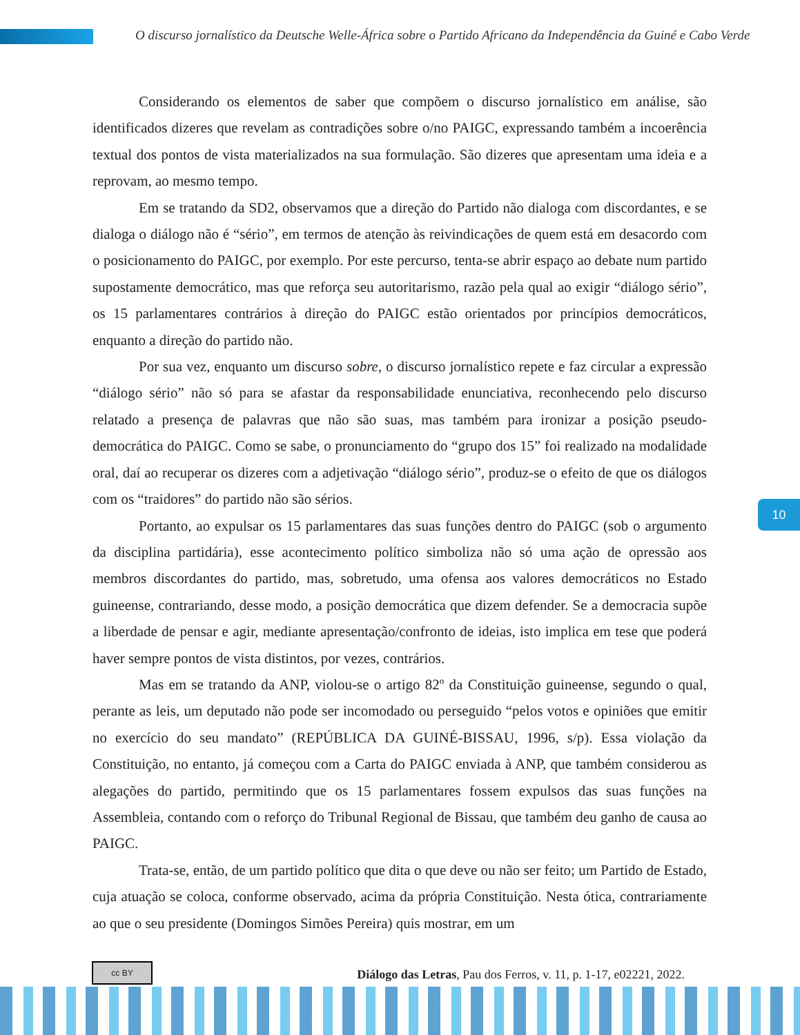O discurso jornalístico da Deutsche Welle-África sobre o Partido Africano da Independência da Guiné e Cabo Verde
Considerando os elementos de saber que compõem o discurso jornalístico em análise, são identificados dizeres que revelam as contradições sobre o/no PAIGC, expressando também a incoerência textual dos pontos de vista materializados na sua formulação. São dizeres que apresentam uma ideia e a reprovam, ao mesmo tempo.
Em se tratando da SD2, observamos que a direção do Partido não dialoga com discordantes, e se dialoga o diálogo não é “sério”, em termos de atenção às reivindicações de quem está em desacordo com o posicionamento do PAIGC, por exemplo. Por este percurso, tenta-se abrir espaço ao debate num partido supostamente democrático, mas que reforça seu autoritarismo, razão pela qual ao exigir “diálogo sério”, os 15 parlamentares contrários à direção do PAIGC estão orientados por princípios democráticos, enquanto a direção do partido não.
Por sua vez, enquanto um discurso sobre, o discurso jornalístico repete e faz circular a expressão “diálogo sério” não só para se afastar da responsabilidade enunciativa, reconhecendo pelo discurso relatado a presença de palavras que não são suas, mas também para ironizar a posição pseudo-democrática do PAIGC. Como se sabe, o pronunciamento do “grupo dos 15” foi realizado na modalidade oral, daí ao recuperar os dizeres com a adjetivação “diálogo sério”, produz-se o efeito de que os diálogos com os “traidores” do partido não são sérios.
Portanto, ao expulsar os 15 parlamentares das suas funções dentro do PAIGC (sob o argumento da disciplina partidária), esse acontecimento político simboliza não só uma ação de opressão aos membros discordantes do partido, mas, sobretudo, uma ofensa aos valores democráticos no Estado guineense, contrariando, desse modo, a posição democrática que dizem defender. Se a democracia supõe a liberdade de pensar e agir, mediante apresentação/confronto de ideias, isto implica em tese que poderá haver sempre pontos de vista distintos, por vezes, contrários.
Mas em se tratando da ANP, violou-se o artigo 82º da Constituição guineense, segundo o qual, perante as leis, um deputado não pode ser incomodado ou perseguido “pelos votos e opiniões que emitir no exercício do seu mandato” (REPÚBLICA DA GUINÉ-BISSAU, 1996, s/p). Essa violação da Constituição, no entanto, já começou com a Carta do PAIGC enviada à ANP, que também considerou as alegações do partido, permitindo que os 15 parlamentares fossem expulsos das suas funções na Assembleia, contando com o reforço do Tribunal Regional de Bissau, que também deu ganho de causa ao PAIGC.
Trata-se, então, de um partido político que dita o que deve ou não ser feito; um Partido de Estado, cuja atuação se coloca, conforme observado, acima da própria Constituição. Nesta ótica, contrariamente ao que o seu presidente (Domingos Simões Pereira) quis mostrar, em um
10
cc BY
Diálogo das Letras, Pau dos Ferros, v. 11, p. 1-17, e02221, 2022.